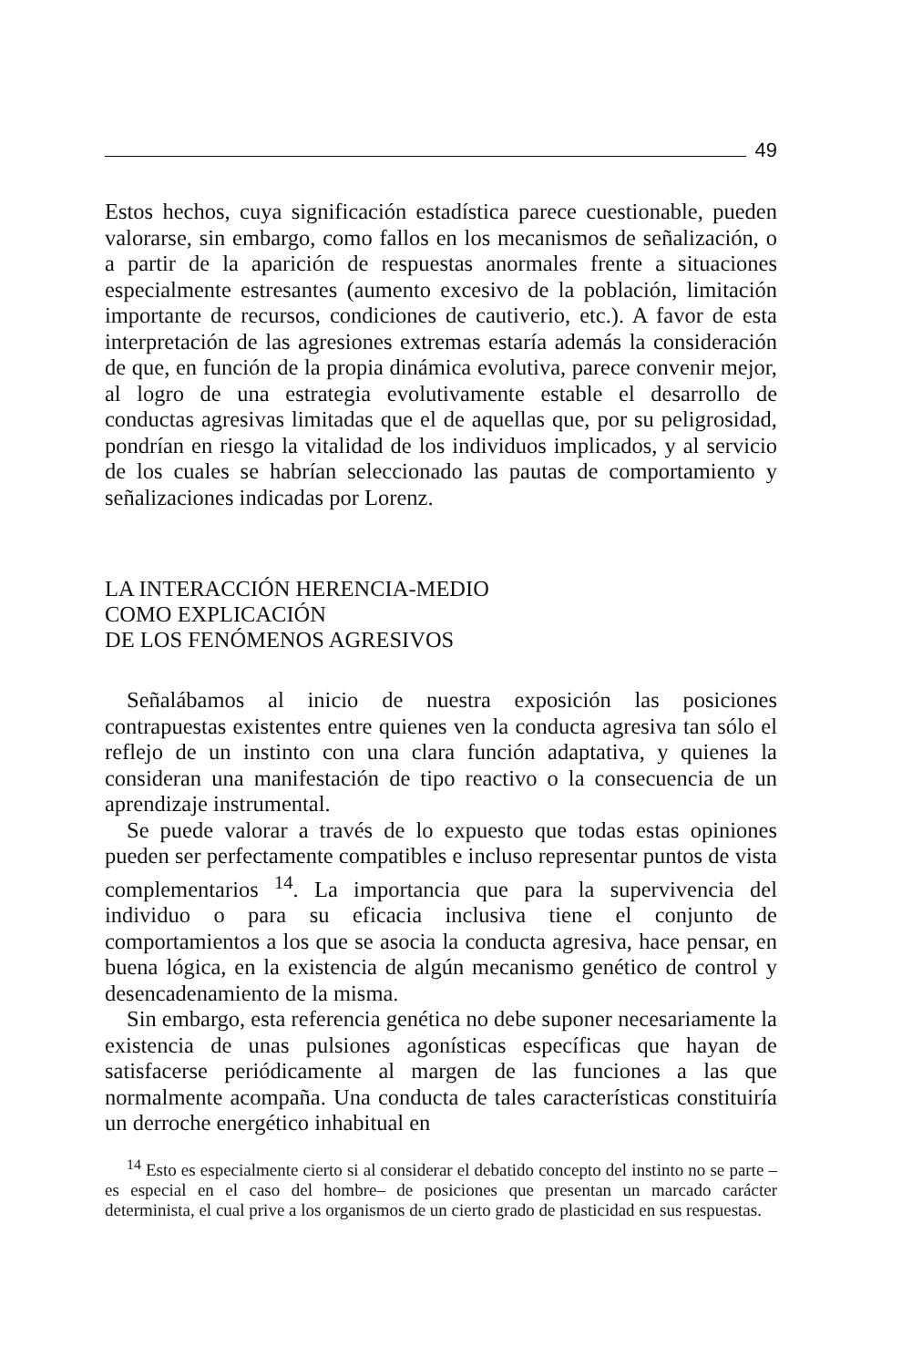49
Estos hechos, cuya significación estadística parece cuestionable, pueden valorarse, sin embargo, como fallos en los mecanismos de señalización, o a partir de la aparición de respuestas anormales frente a situaciones especialmente estresantes (aumento excesivo de la población, limitación importante de recursos, condiciones de cautiverio, etc.). A favor de esta interpretación de las agresiones extremas estaría además la consideración de que, en función de la propia dinámica evolutiva, parece convenir mejor, al logro de una estrategia evolutivamente estable el desarrollo de conductas agresivas limitadas que el de aquellas que, por su peligrosidad, pondrían en riesgo la vitalidad de los individuos implicados, y al servicio de los cuales se habrían seleccionado las pautas de comportamiento y señalizaciones indicadas por Lorenz.
LA INTERACCIÓN HERENCIA-MEDIO
COMO EXPLICACIÓN
DE LOS FENÓMENOS AGRESIVOS
Señalábamos al inicio de nuestra exposición las posiciones contrapuestas existentes entre quienes ven la conducta agresiva tan sólo el reflejo de un instinto con una clara función adaptativa, y quienes la consideran una manifestación de tipo reactivo o la consecuencia de un aprendizaje instrumental.
Se puede valorar a través de lo expuesto que todas estas opiniones pueden ser perfectamente compatibles e incluso representar puntos de vista complementarios <sup>14</sup>. La importancia que para la supervivencia del individuo o para su eficacia inclusiva tiene el conjunto de comportamientos a los que se asocia la conducta agresiva, hace pensar, en buena lógica, en la existencia de algún mecanismo genético de control y desencadenamiento de la misma.
Sin embargo, esta referencia genética no debe suponer necesariamente la existencia de unas pulsiones agonísticas específicas que hayan de satisfacerse periódicamente al margen de las funciones a las que normalmente acompaña. Una conducta de tales características constituiría un derroche energético inhabitual en
<sup>14</sup> Esto es especialmente cierto si al considerar el debatido concepto del instinto no se parte –es especial en el caso del hombre– de posiciones que presentan un marcado carácter determinista, el cual prive a los organismos de un cierto grado de plasticidad en sus respuestas.